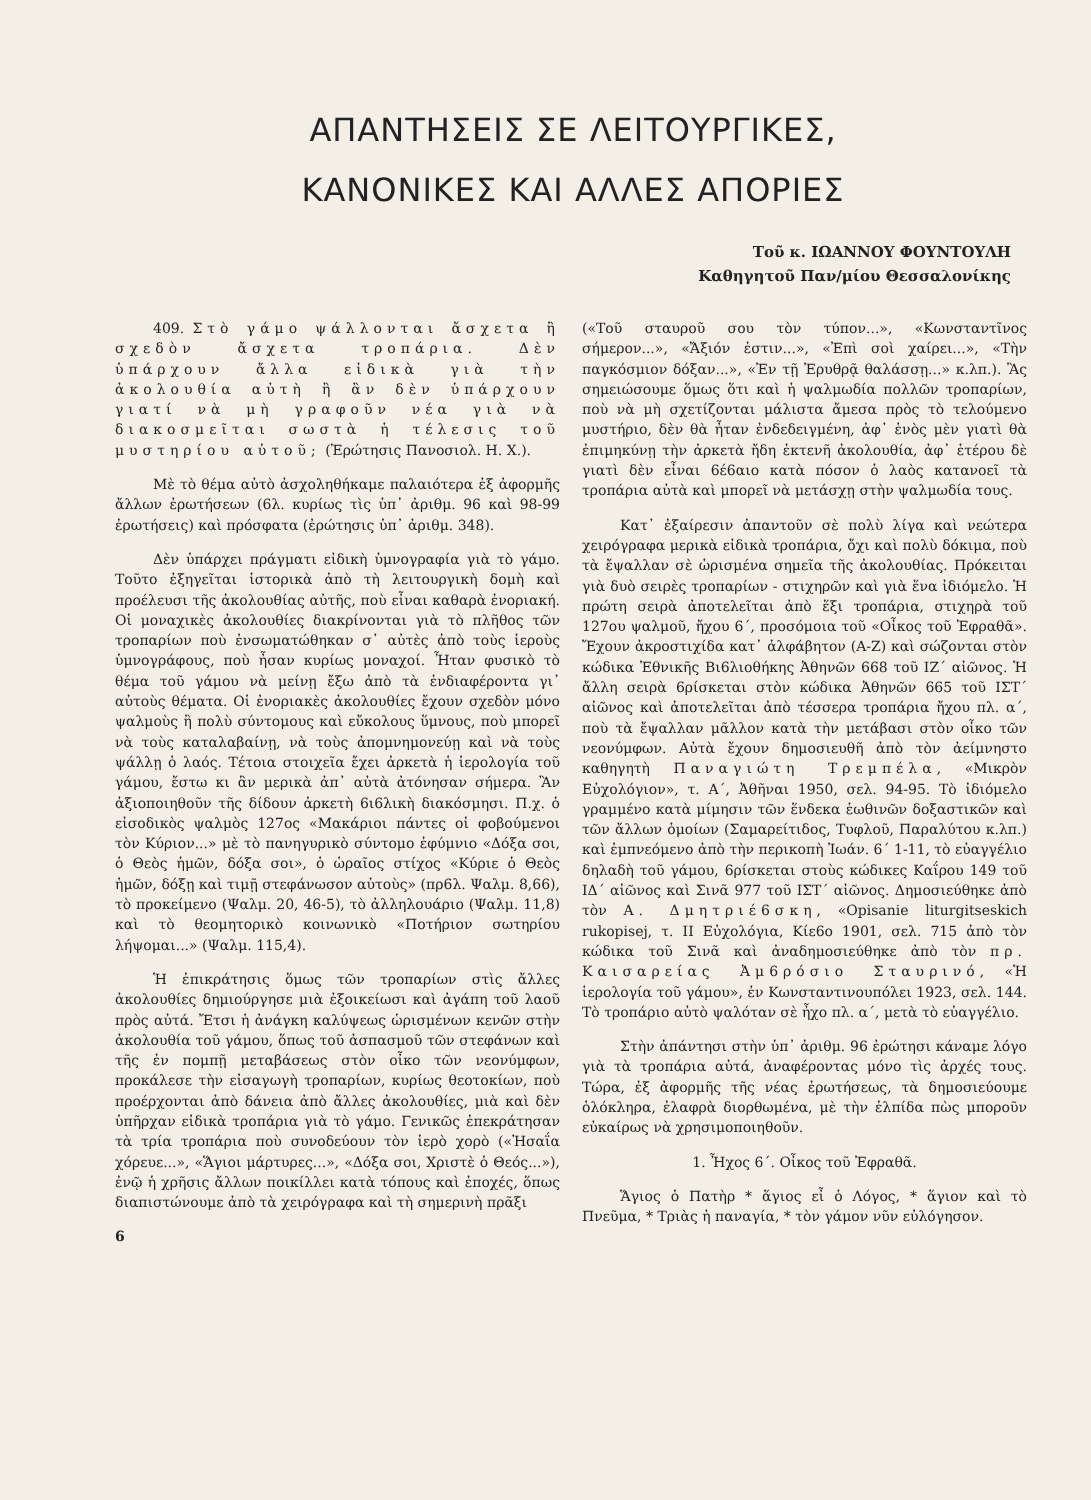ΑΠΑΝΤΗΣΕΙΣ ΣΕ ΛΕΙΤΟΥΡΓΙΚΕΣ,
ΚΑΝΟΝΙΚΕΣ ΚΑΙ ΑΛΛΕΣ ΑΠΟΡΙΕΣ
Τοῦ κ. ΙΩΑΝΝΟΥ ΦΟΥΝΤΟΥΛΗ
Καθηγητοῦ Παν/μίου Θεσσαλονίκης
409. Στὸ γάμο ψάλλονται ἄσχετα ἢ σχεδὸν ἄσχετα τροπάρια. Δὲν ὑπάρχουν ἄλλα εἰδικὰ γιὰ τὴν ἀκολουθία αὐτὴ ἢ ἂν δὲν ὑπάρχουν γιατί νὰ μὴ γραφοῦν νέα γιὰ νὰ διακοσμεῖται σωστὰ ἡ τέλεσις τοῦ μυστηρίου αὐτοῦ; (Ἐρώτησις Πανοσιολ. Η. Χ.).
Μὲ τὸ θέμα αὐτὸ ἀσχοληθήκαμε παλαιότερα ἐξ ἀφορμῆς ἄλλων ἐρωτήσεων (6λ. κυρίως τὶς ὑπ᾽ ἀριθμ. 96 καὶ 98-99 ἐρωτήσεις) καὶ πρόσφατα (ἐρώτησις ὑπ᾽ ἀριθμ. 348).
Δὲν ὑπάρχει πράγματι εἰδικὴ ὑμνογραφία γιὰ τὸ γάμο. Τοῦτο ἐξηγεῖται ἱστορικὰ ἀπὸ τὴ λειτουργικὴ δομὴ καὶ προέλευσι τῆς ἀκολουθίας αὐτῆς, ποὺ εἶναι καθαρὰ ἐνοριακή. Οἱ μοναχικὲς ἀκολουθίες διακρίνονται γιὰ τὸ πλῆθος τῶν τροπαρίων ποὺ ἐνσωματώθηκαν σ᾽ αὐτὲς ἀπὸ τοὺς ἱεροὺς ὑμνογράφους, ποὺ ἦσαν κυρίως μοναχοί. Ἦταν φυσικὸ τὸ θέμα τοῦ γάμου νὰ μείνῃ ἔξω ἀπὸ τὰ ἐνδιαφέροντα γι᾽ αὐτοὺς θέματα. Οἱ ἐνοριακὲς ἀκολουθίες ἔχουν σχεδὸν μόνο ψαλμοὺς ἢ πολὺ σύντομους καὶ εὔκολους ὕμνους, ποὺ μπορεῖ νὰ τοὺς καταλαβαίνῃ, νὰ τοὺς ἀπομνημονεύῃ καὶ νὰ τοὺς ψάλλῃ ὁ λαός. Τέτοια στοιχεῖα ἔχει ἀρκετὰ ἡ ἱερολογία τοῦ γάμου, ἔστω κι ἂν μερικὰ ἀπ᾽ αὐτὰ ἀτόνησαν σήμερα. Ἂν ἀξιοποιηθοῦν τῆς δίδουν ἀρκετὴ 6ι6λικὴ διακόσμησι. Π.χ. ὁ εἰσοδικὸς ψαλμὸς 127ος «Μακάριοι πάντες οἱ φοβούμενοι τὸν Κύριον...» μὲ τὸ πανηγυρικὸ σύντομο ἐφύμνιο «Δόξα σοι, ὁ Θεὸς ἡμῶν, δόξα σοι», ὁ ὡραῖος στίχος «Κύριε ὁ Θεὸς ἡμῶν, δόξῃ καὶ τιμῇ στεφάνωσον αὐτοὺς» (πρ6λ. Ψαλμ. 8,66), τὸ προκείμενο (Ψαλμ. 20, 46-5), τὸ ἀλληλουάριο (Ψαλμ. 11,8) καὶ τὸ θεομητορικὸ κοινωνικὸ «Ποτήριον σωτηρίου λήψομαι...» (Ψαλμ. 115,4).
Ἡ ἐπικράτησις ὅμως τῶν τροπαρίων στὶς ἄλλες ἀκολουθίες δημιούργησε μιὰ ἐξοικείωσι καὶ ἀγάπη τοῦ λαοῦ πρὸς αὐτά. Ἔτσι ἡ ἀνάγκη καλύψεως ὡρισμένων κενῶν στὴν ἀκολουθία τοῦ γάμου, ὅπως τοῦ ἀσπασμοῦ τῶν στεφάνων καὶ τῆς ἐν πομπῇ μεταβάσεως στὸν οἶκο τῶν νεονύμφων, προκάλεσε τὴν εἰσαγωγὴ τροπαρίων, κυρίως θεοτοκίων, ποὺ προέρχονται ἀπὸ δάνεια ἀπὸ ἄλλες ἀκολουθίες, μιὰ καὶ δὲν ὑπῆρχαν εἰδικὰ τροπάρια γιὰ τὸ γάμο. Γενικῶς ἐπεκράτησαν τὰ τρία τροπάρια ποὺ συνοδεύουν τὸν ἱερὸ χορὸ («Ἡσαΐα χόρευε...», «Ἅγιοι μάρτυρες...», «Δόξα σοι, Χριστὲ ὁ Θεός...»), ἐνῷ ἡ χρῆσις ἄλλων ποικίλλει κατὰ τόπους καὶ ἐποχές, ὅπως διαπιστώνουμε ἀπὸ τὰ χειρόγραφα καὶ τὴ σημερινὴ πρᾶξι
6
(«Τοῦ σταυροῦ σου τὸν τύπον...», «Κωνσταντῖνος σήμερον...», «Ἄξιόν ἐστιν...», «Ἐπὶ σοὶ χαίρει...», «Τὴν παγκόσμιον δόξαν...», «Ἐν τῇ Ἐρυθρᾷ θαλάσσῃ...» κ.λπ.). Ἂς σημειώσουμε ὅμως ὅτι καὶ ἡ ψαλμωδία πολλῶν τροπαρίων, ποὺ νὰ μὴ σχετίζονται μάλιστα ἄμεσα πρὸς τὸ τελούμενο μυστήριο, δὲν θὰ ἦταν ἐνδεδειγμένη, ἀφ᾽ ἑνὸς μὲν γιατὶ θὰ ἐπιμηκύνῃ τὴν ἀρκετὰ ἤδη ἐκτενῆ ἀκολουθία, ἀφ᾽ ἑτέρου δὲ γιατὶ δὲν εἶναι 6έ6αιο κατὰ πόσον ὁ λαὸς κατανοεῖ τὰ τροπάρια αὐτὰ καὶ μπορεῖ νὰ μετάσχῃ στὴν ψαλμωδία τους.
Κατ᾽ ἐξαίρεσιν ἀπαντοῦν σὲ πολὺ λίγα καὶ νεώτερα χειρόγραφα μερικὰ εἰδικὰ τροπάρια, ὄχι καὶ πολὺ δόκιμα, ποὺ τὰ ἔψαλλαν σὲ ὡρισμένα σημεῖα τῆς ἀκολουθίας. Πρόκειται γιὰ δυὸ σειρὲς τροπαρίων - στιχηρῶν καὶ γιὰ ἕνα ἰδιόμελο. Ἡ πρώτη σειρὰ ἀποτελεῖται ἀπὸ ἕξι τροπάρια, στιχηρὰ τοῦ 127ου ψαλμοῦ, ἤχου 6΄, προσόμοια τοῦ «Οἶκος τοῦ Ἐφραθᾶ». Ἔχουν ἀκροστιχίδα κατ᾽ ἀλφάβητον (Α-Ζ) καὶ σώζονται στὸν κώδικα Ἐθνικῆς Βι6λιοθήκης Ἀθηνῶν 668 τοῦ ΙΖ΄ αἰῶνος. Ἡ ἄλλη σειρὰ 6ρίσκεται στὸν κώδικα Ἀθηνῶν 665 τοῦ ΙΣΤ΄ αἰῶνος καὶ ἀποτελεῖται ἀπὸ τέσσερα τροπάρια ἤχου πλ. α΄, ποὺ τὰ ἔψαλλαν μᾶλλον κατὰ τὴν μετάβασι στὸν οἶκο τῶν νεονύμφων. Αὐτὰ ἔχουν δημοσιευθῆ ἀπὸ τὸν ἀείμνηστο καθηγητὴ Παναγιώτη Τρεμπέλα, «Μικρὸν Εὐχολόγιον», τ. Α΄, Ἀθῆναι 1950, σελ. 94-95. Τὸ ἰδιόμελο γραμμένο κατὰ μίμησιν τῶν ἕνδεκα ἑωθινῶν δοξαστικῶν καὶ τῶν ἄλλων ὁμοίων (Σαμαρείτιδος, Τυφλοῦ, Παραλύτου κ.λπ.) καὶ ἐμπνεόμενο ἀπὸ τὴν περικοπὴ Ἰωάν. 6΄ 1-11, τὸ εὐαγγέλιο δηλαδὴ τοῦ γάμου, 6ρίσκεται στοὺς κώδικες Καΐρου 149 τοῦ ΙΔ΄ αἰῶνος καὶ Σινᾶ 977 τοῦ ΙΣΤ΄ αἰῶνος. Δημοσιεύθηκε ἀπὸ τὸν Α. Δμητριέ6σκη, «Opisanie liturgitseskich rukopisej, τ. ΙΙ Εὐχολόγια, Κίε6ο 1901, σελ. 715 ἀπὸ τὸν κώδικα τοῦ Σινᾶ καὶ ἀναδημοσιεύθηκε ἀπὸ τὸν πρ. Καισαρείας Ἀμ6ρόσιο Σταυρινό, «Ἡ ἱερολογία τοῦ γάμου», ἐν Κωνσταντινουπόλει 1923, σελ. 144. Τὸ τροπάριο αὐτὸ ψαλόταν σὲ ἦχο πλ. α΄, μετὰ τὸ εὐαγγέλιο.
Στὴν ἀπάντησι στὴν ὑπ᾽ ἀριθμ. 96 ἐρώτησι κάναμε λόγο γιὰ τὰ τροπάρια αὐτά, ἀναφέροντας μόνο τὶς ἀρχές τους. Τώρα, ἐξ ἀφορμῆς τῆς νέας ἐρωτήσεως, τὰ δημοσιεύουμε ὁλόκληρα, ἐλαφρὰ διορθωμένα, μὲ τὴν ἐλπίδα πὼς μποροῦν εὐκαίρως νὰ χρησιμοποιηθοῦν.
1. Ἦχος 6΄. Οἶκος τοῦ Ἐφραθᾶ.
Ἅγιος ὁ Πατὴρ * ἅγιος εἶ ὁ Λόγος, * ἅγιον καὶ τὸ Πνεῦμα, * Τριὰς ἡ παναγία, * τὸν γάμον νῦν εὐλόγησον.